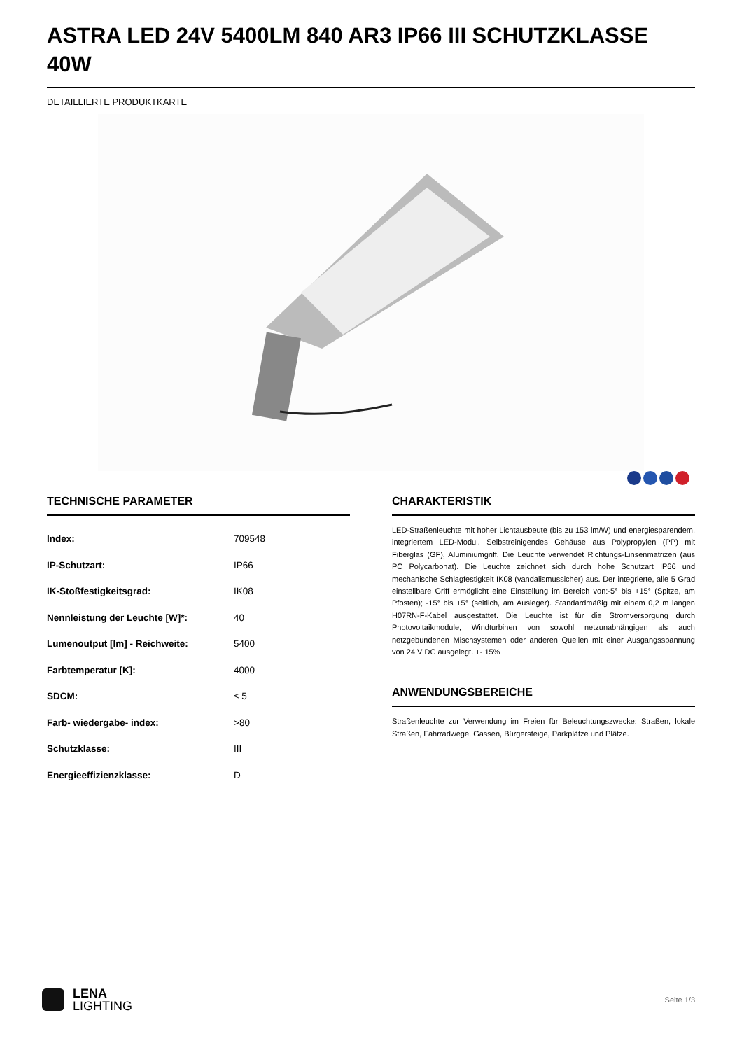ASTRA LED 24V 5400LM 840 AR3 IP66 III SCHUTZKLASSE 40W
DETAILLIERTE PRODUKTKARTE
TECHNISCHE PARAMETER
| Index: | 709548 |
| IP-Schutzart: | IP66 |
| IK-Stoßfestigkeitsgrad: | IK08 |
| Nennleistung der Leuchte [W]*: | 40 |
| Lumenoutput [lm] - Reichweite: | 5400 |
| Farbtemperatur [K]: | 4000 |
| SDCM: | ≤ 5 |
| Farb- wiedergabe- index: | >80 |
| Schutzklasse: | III |
| Energieeffizienzklasse: | D |
CHARAKTERISTIK
LED-Straßenleuchte mit hoher Lichtausbeute (bis zu 153 lm/W) und energiesparendem, integriertem LED-Modul. Selbstreinigendes Gehäuse aus Polypropylen (PP) mit Fiberglas (GF), Aluminiumgriff. Die Leuchte verwendet Richtungs-Linsenmatrizen (aus PC Polycarbonat). Die Leuchte zeichnet sich durch hohe Schutzart IP66 und mechanische Schlagfestigkeit IK08 (vandalismussicher) aus. Der integrierte, alle 5 Grad einstellbare Griff ermöglicht eine Einstellung im Bereich von:-5° bis +15° (Spitze, am Pfosten); -15° bis +5° (seitlich, am Ausleger). Standardmäßig mit einem 0,2 m langen H07RN-F-Kabel ausgestattet. Die Leuchte ist für die Stromversorgung durch Photovoltaikmodule, Windturbinen von sowohl netzunabhängigen als auch netzgebundenen Mischsystemen oder anderen Quellen mit einer Ausgangsspannung von 24 V DC ausgelegt. +- 15%
ANWENDUNGSBEREICHE
Straßenleuchte zur Verwendung im Freien für Beleuchtungszwecke: Straßen, lokale Straßen, Fahrradwege, Gassen, Bürgersteige, Parkplätze und Plätze.
LENA
LIGHTING
Seite 1/3